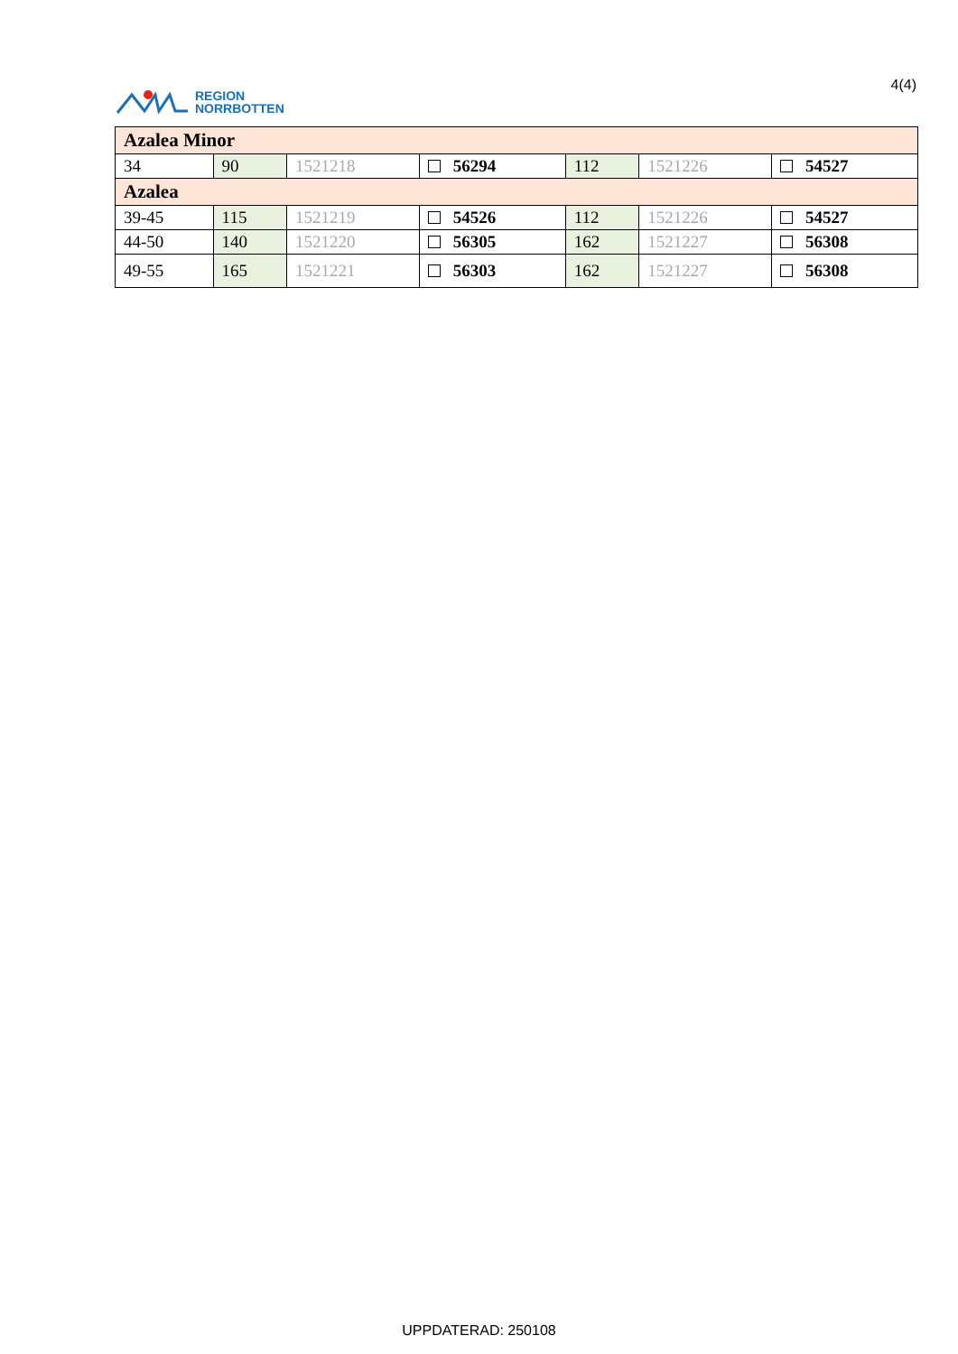REGION
NORRBOTTEN
4(4)
| Azalea Minor | | | | | | |
| 34 | 90 | 1521218 | 56294 | 112 | 1521226 | 54527 |
| Azalea | | | | | | |
| 39-45 | 115 | 1521219 | 54526 | 112 | 1521226 | 54527 |
| 44-50 | 140 | 1521220 | 56305 | 162 | 1521227 | 56308 |
| 49-55 | 165 | 1521221 | 56303 | 162 | 1521227 | 56308 |
UPPDATERAD: 250108